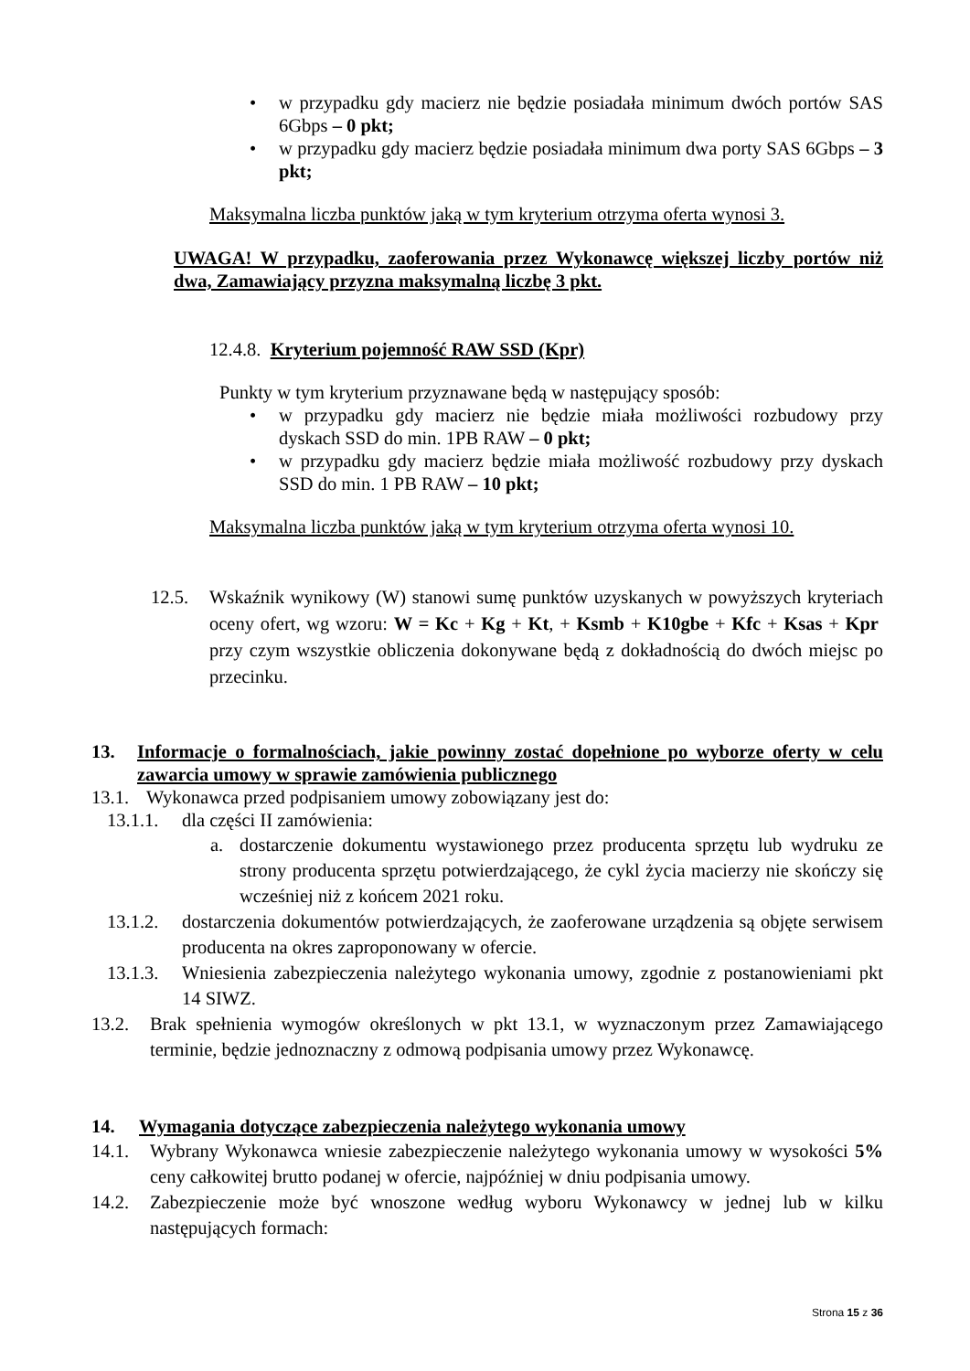• w przypadku gdy macierz nie będzie posiadała minimum dwóch portów SAS 6Gbps – 0 pkt;
• w przypadku gdy macierz będzie posiadała minimum dwa porty SAS 6Gbps – 3 pkt;
Maksymalna liczba punktów jaką w tym kryterium otrzyma oferta wynosi 3.
UWAGA! W przypadku, zaoferowania przez Wykonawcę większej liczby portów niż dwa, Zamawiający przyzna maksymalną liczbę 3 pkt.
12.4.8. Kryterium pojemność RAW SSD (Kpr)
Punkty w tym kryterium przyznawane będą w następujący sposób:
• w przypadku gdy macierz nie będzie miała możliwości rozbudowy przy dyskach SSD do min. 1PB RAW – 0 pkt;
• w przypadku gdy macierz będzie miała możliwość rozbudowy przy dyskach SSD do min. 1 PB RAW – 10 pkt;
Maksymalna liczba punktów jaką w tym kryterium otrzyma oferta wynosi 10.
12.5. Wskaźnik wynikowy (W) stanowi sumę punktów uzyskanych w powyższych kryteriach oceny ofert, wg wzoru: W = Kc + Kg + Kt, + Ksmb + K10gbe + Kfc + Ksas + Kpr przy czym wszystkie obliczenia dokonywane będą z dokładnością do dwóch miejsc po przecinku.
13. Informacje o formalnościach, jakie powinny zostać dopełnione po wyborze oferty w celu zawarcia umowy w sprawie zamówienia publicznego
13.1.
Wykonawca przed podpisaniem umowy zobowiązany jest do:
13.1.1.
dla części II zamówienia:
a. dostarczenie dokumentu wystawionego przez producenta sprzętu lub wydruku ze strony producenta sprzętu potwierdzającego, że cykl życia macierzy nie skończy się wcześniej niż z końcem 2021 roku.
13.1.2.
dostarczenia dokumentów potwierdzających, że zaoferowane urządzenia są objęte serwisem producenta na okres zaproponowany w ofercie.
13.1.3.
Wniesienia zabezpieczenia należytego wykonania umowy, zgodnie z postanowieniami pkt 14 SIWZ.
13.2. Brak spełnienia wymogów określonych w pkt 13.1, w wyznaczonym przez Zamawiającego terminie, będzie jednoznaczny z odmową podpisania umowy przez Wykonawcę.
14. Wymagania dotyczące zabezpieczenia należytego wykonania umowy
14.1. Wybrany Wykonawca wniesie zabezpieczenie należytego wykonania umowy w wysokości 5% ceny całkowitej brutto podanej w ofercie, najpóźniej w dniu podpisania umowy.
14.2. Zabezpieczenie może być wnoszone według wyboru Wykonawcy w jednej lub w kilku następujących formach:
Strona 15 z 36